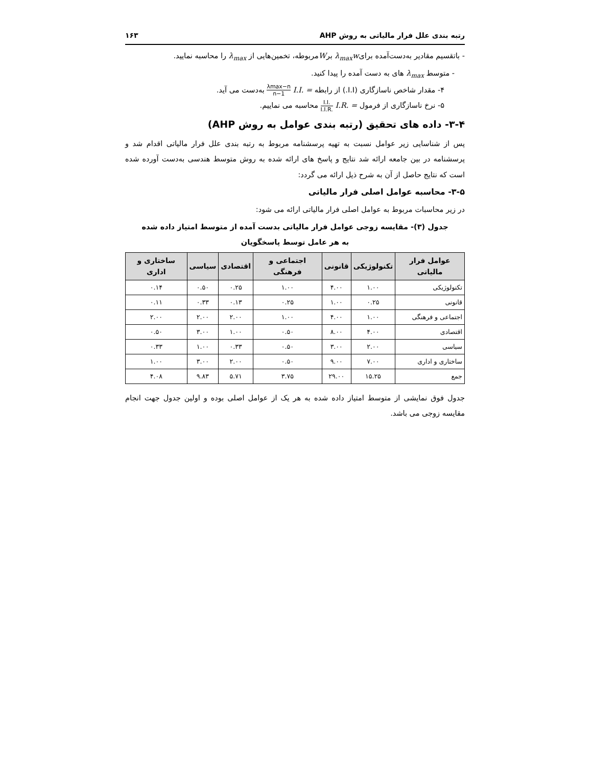رتبه بندی علل فرار مالیاتی به روش AHP ۱۶۳
- باتقسیم مقادیر به‌دست‌آمده برایλ<sub>max</sub>w برWمربوطه، تخمین‌هایی از λ<sub>max</sub> را محاسبه نمایید.
- متوسط λ<sub>max</sub> های به دست آمده را پیدا کنید.
۴- مقدار شاخص ناسازگاری (I.I.) از رابطه I.I. = λmax−n n−1 به‌دست می آید.
۵- نرخ ناسازگاری از فرمول I.R. = I.I. I.I.R. محاسبه می نماییم.
۳-۴- داده های تحقیق (رتبه بندی عوامل به روش AHP)
پس از شناسایی زیر عوامل نسبت به تهیه پرسشنامه مربوط به رتبه بندی علل فرار مالیاتی اقدام شد و پرسشنامه در بین جامعه ارائه شد نتایج و پاسخ های ارائه شده به روش متوسط هندسی به‌دست آورده شده است که نتایج حاصل از آن به شرح ذیل ارائه می گردد:
۳-۵- محاسبه عوامل اصلی فرار مالیاتی
در زیر محاسبات مربوط به عوامل اصلی فرار مالیاتی ارائه می شود:
جدول (۳)- مقایسه زوجی عوامل فرار مالیاتی بدست آمده از متوسط امتیاز داده شده
به هر عامل توسط پاسخگویان
| عوامل فرار مالیاتی | تکنولوژیکی | قانونی | اجتماعی و فرهنگی | اقتصادی | سیاسی | ساختاری و اداری |
| --- | --- | --- | --- | --- | --- | --- |
| تکنولوژیکی | ۱.۰۰ | ۴.۰۰ | ۱.۰۰ | ۰.۲۵ | ۰.۵۰ | ۰.۱۴ |
| قانونی | ۰.۲۵ | ۱.۰۰ | ۰.۲۵ | ۰.۱۳ | ۰.۳۳ | ۰.۱۱ |
| اجتماعی و فرهنگی | ۱.۰۰ | ۴.۰۰ | ۱.۰۰ | ۲.۰۰ | ۲.۰۰ | ۲.۰۰ |
| اقتصادی | ۴.۰۰ | ۸.۰۰ | ۰.۵۰ | ۱.۰۰ | ۳.۰۰ | ۰.۵۰ |
| سیاسی | ۲.۰۰ | ۳.۰۰ | ۰.۵۰ | ۰.۳۳ | ۱.۰۰ | ۰.۳۳ |
| ساختاری و اداری | ۷.۰۰ | ۹.۰۰ | ۰.۵۰ | ۲.۰۰ | ۳.۰۰ | ۱.۰۰ |
| جمع | ۱۵.۲۵ | ۲۹.۰۰ | ۳.۷۵ | ۵.۷۱ | ۹.۸۳ | ۴.۰۸ |
جدول فوق نمایشی از متوسط امتیاز داده شده به هر یک از عوامل اصلی بوده و اولین جدول جهت انجام مقایسه زوجی می باشد.